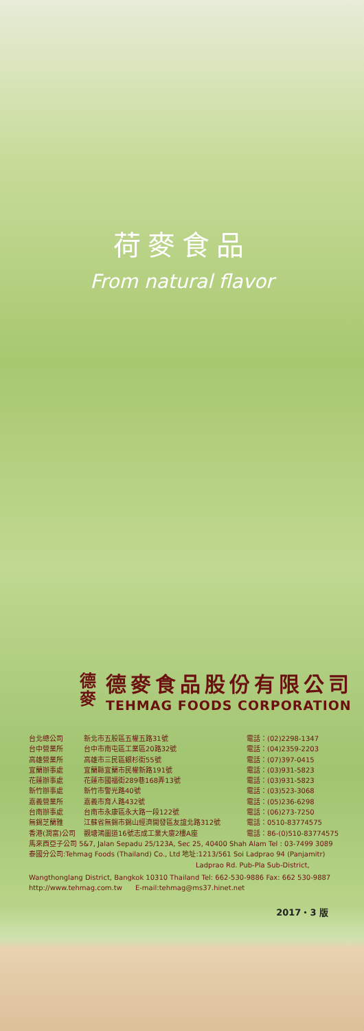荷麥食品
From natural flavor
德
麥
德麥食品股份有限公司
TEHMAG FOODS CORPORATION
台北總公司 新北市五股區五權五路31號 電話：(02)2298-1347
台中營業所 台中市南屯區工業區20路32號 電話：(04)2359-2203
高雄營業所 高雄市三民區銀杉街55號 電話：(07)397-0415
宜蘭辦事處 宜蘭縣宜蘭市民權新路191號 電話：(03)931-5823
花蓮辦事處 花蓮市國福街289巷168弄13號 電話：(03)931-5823
新竹辦事處 新竹市警光路40號 電話：(03)523-3068
嘉義營業所 嘉義市育人路432號 電話：(05)236-6298
台南辦事處 台南市永康區永大路一段122號 電話：(06)273-7250
無錫芝蘭雅 江蘇省無錫市錫山經濟開發區友誼北路312號 電話：0510-83774575
香港(潤富)公司 觀塘鴻圖道16號志成工業大廈2樓A座 電話：86-(0)510-83774575
馬來西亞子公司 5&7, Jalan Sepadu 25/123A, Sec 25, 40400 Shah Alam Tel : 03-7499 3089
泰國分公司:Tehmag Foods (Thailand) Co., Ltd 地址:1213/561 Soi Ladprao 94 (Panjamitr)
Ladprao Rd. Pub-Pla Sub-District,
Wangthonglang District, Bangkok 10310 Thailand Tel: 662-530-9886 Fax: 662 530-9887
http://www.tehmag.com.tw E-mail:tehmag@ms37.hinet.net
2017・3 版